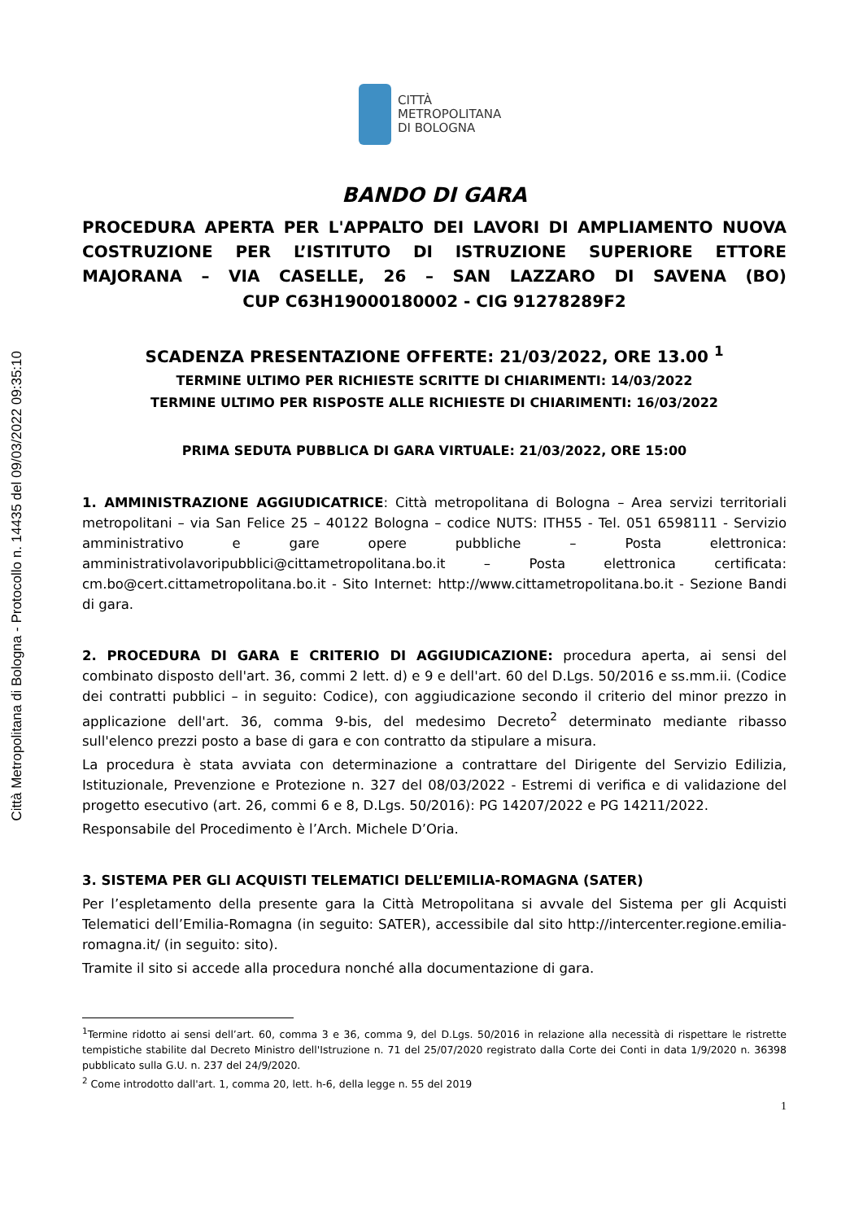Città Metropolitana di Bologna - Protocollo n. 14435 del 09/03/2022 09:35:10
CITTÀ
METROPOLITANA
DI BOLOGNA
BANDO DI GARA
PROCEDURA APERTA PER L'APPALTO DEI LAVORI DI AMPLIAMENTO NUOVA COSTRUZIONE PER L’ISTITUTO DI ISTRUZIONE SUPERIORE ETTORE MAJORANA – VIA CASELLE, 26 – SAN LAZZARO DI SAVENA (BO)
CUP C63H19000180002 - CIG 91278289F2
SCADENZA PRESENTAZIONE OFFERTE: 21/03/2022, ORE 13.00 <sup>1</sup>
TERMINE ULTIMO PER RICHIESTE SCRITTE DI CHIARIMENTI: 14/03/2022
TERMINE ULTIMO PER RISPOSTE ALLE RICHIESTE DI CHIARIMENTI: 16/03/2022
PRIMA SEDUTA PUBBLICA DI GARA VIRTUALE: 21/03/2022, ORE 15:00
1. AMMINISTRAZIONE AGGIUDICATRICE: Città metropolitana di Bologna – Area servizi territoriali metropolitani – via San Felice 25 – 40122 Bologna – codice NUTS: ITH55 - Tel. 051 6598111 - Servizio amministrativo e gare opere pubbliche – Posta elettronica: amministrativolavoripubblici@cittametropolitana.bo.it – Posta elettronica certificata: cm.bo@cert.cittametropolitana.bo.it - Sito Internet: http://www.cittametropolitana.bo.it - Sezione Bandi di gara.
2. PROCEDURA DI GARA E CRITERIO DI AGGIUDICAZIONE: procedura aperta, ai sensi del combinato disposto dell'art. 36, commi 2 lett. d) e 9 e dell'art. 60 del D.Lgs. 50/2016 e ss.mm.ii. (Codice dei contratti pubblici – in seguito: Codice), con aggiudicazione secondo il criterio del minor prezzo in applicazione dell'art. 36, comma 9-bis, del medesimo Decreto<sup>2</sup> determinato mediante ribasso sull'elenco prezzi posto a base di gara e con contratto da stipulare a misura.
La procedura è stata avviata con determinazione a contrattare del Dirigente del Servizio Edilizia, Istituzionale, Prevenzione e Protezione n. 327 del 08/03/2022 - Estremi di verifica e di validazione del progetto esecutivo (art. 26, commi 6 e 8, D.Lgs. 50/2016): PG 14207/2022 e PG 14211/2022.
Responsabile del Procedimento è l’Arch. Michele D’Oria.
3. SISTEMA PER GLI ACQUISTI TELEMATICI DELL’EMILIA-ROMAGNA (SATER)
Per l’espletamento della presente gara la Città Metropolitana si avvale del Sistema per gli Acquisti Telematici dell’Emilia-Romagna (in seguito: SATER), accessibile dal sito http://intercenter.regione.emilia-romagna.it/ (in seguito: sito).
Tramite il sito si accede alla procedura nonché alla documentazione di gara.
<sup>1</sup> Termine ridotto ai sensi dell’art. 60, comma 3 e 36, comma 9, del D.Lgs. 50/2016 in relazione alla necessità di rispettare le ristrette tempistiche stabilite dal Decreto Ministro dell'Istruzione n. 71 del 25/07/2020 registrato dalla Corte dei Conti in data 1/9/2020 n. 36398 pubblicato sulla G.U. n. 237 del 24/9/2020.
<sup>2</sup> Come introdotto dall'art. 1, comma 20, lett. h-6, della legge n. 55 del 2019
1